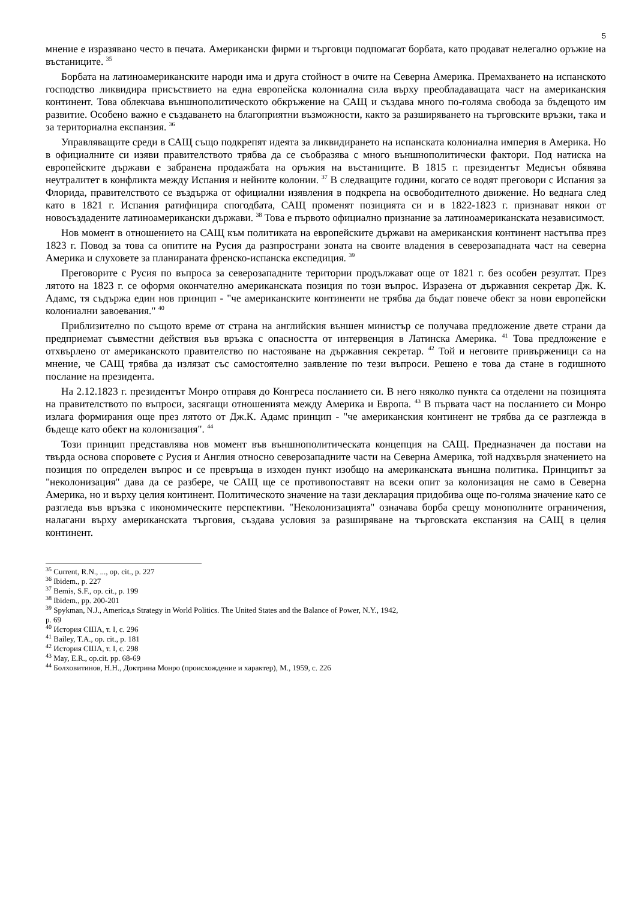5
мнение е изразявано често в печата. Американски фирми и търговци подпомагат борбата, като продават нелегално оръжие на въстаниците. <sup>35</sup>
Борбата на латиноамериканските народи има и друга стойност в очите на Северна Америка. Премахването на испанското господство ликвидира присъствието на една европейска колониална сила върху преобладаващата част на американския континент. Това облекчава външнополитическото обкръжение на САЩ и създава много по-голяма свобода за бъдещото им развитие. Особено важно е създаването на благоприятни възможности, както за разширяването на търговските връзки, така и за териториална експанзия. <sup>36</sup>
Управляващите среди в САЩ също подкрепят идеята за ликвидирането на испанската колониална империя в Америка. Но в официалните си изяви правителството трябва да се съобразява с много външнополитически фактори. Под натиска на европейските държави е забранена продажбата на оръжия на въстаниците. В 1815 г. президентът Медисън обявява неутралитет в конфликта между Испания и нейните колонии. <sup>37</sup> В следващите години, когато се водят преговори с Испания за Флорида, правителството се въздържа от официални изявления в подкрепа на освободителното движение. Но веднага след като в 1821 г. Испания ратифицира спогодбата, САЩ променят позицията си и в 1822-1823 г. признават някои от новосъздадените латиноамерикански държави. <sup>38</sup> Това е първото официално признание за латиноамериканската независимост.
Нов момент в отношението на САЩ към политиката на европейските държави на американския континент настъпва през 1823 г. Повод за това са опитите на Русия да разпространи зоната на своите владения в северозападната част на северна Америка и слуховете за планираната френско-испанска експедиция. <sup>39</sup>
Преговорите с Русия по въпроса за северозападните територии продължават още от 1821 г. без особен резултат. През лятото на 1823 г. се оформя окончателно американската позиция по този въпрос. Изразена от държавния секретар Дж. К. Адамс, тя съдържа един нов принцип - "че американските континенти не трябва да бъдат повече обект за нови европейски колониални завоевания." <sup>40</sup>
Приблизително по същото време от страна на английския външен министър се получава предложение двете страни да предприемат съвместни действия във връзка с опасността от интервенция в Латинска Америка. <sup>41</sup> Това предложение е отхвърлено от американското правителство по настояване на държавния секретар. <sup>42</sup> Той и неговите привърженици са на мнение, че САЩ трябва да излязат със самостоятелно заявление по тези въпроси. Решено е това да стане в годишното послание на президента.
На 2.12.1823 г. президентът Монро отправя до Конгреса посланието си. В него няколко пункта са отделени на позицията на правителството по въпроси, засягащи отношенията между Америка и Европа. <sup>43</sup> В първата част на посланието си Монро излага формирания още през лятото от Дж.К. Адамс принцип - "че американския континент не трябва да се разглежда в бъдеще като обект на колонизация". <sup>44</sup>
Този принцип представлява нов момент във външнополитическата концепция на САЩ. Предназначен да постави на твърда основа споровете с Русия и Англия относно северозападните части на Северна Америка, той надхвърля значението на позиция по определен въпрос и се превръща в изходен пункт изобщо на американската външна политика. Принципът за "неколонизация" дава да се разбере, че САЩ ще се противопоставят на всеки опит за колонизация не само в Северна Америка, но и върху целия континент. Политическото значение на тази декларация придобива още по-голяма значение като се разгледа във връзка с икономическите перспективи. "Неколонизацията" означава борба срещу монополните ограничения, налагани върху американската търговия, създава условия за разширяване на търговската експанзия на САЩ в целия континент.
<sup>35</sup> Current, R.N., ..., op. cit., p. 227
<sup>36</sup> Ibidem., p. 227
<sup>37</sup> Bemis, S.F., op. cit., p. 199
<sup>38</sup> Ibidem., pp. 200-201
<sup>39</sup> Spykman, N.J., America,s Strategy in World Politics. The United States and the Balance of Power, N.Y., 1942,
p. 69
<sup>40</sup> История США, т. I, с. 296
<sup>41</sup> Bailey, T.A., op. cit., p. 181
<sup>42</sup> История США, т. I, с. 298
<sup>43</sup> May, E.R., op.cit. pp. 68-69
<sup>44</sup> Болховитинов, Н.Н., Доктрина Монро (происхождение и характер), М., 1959, с. 226